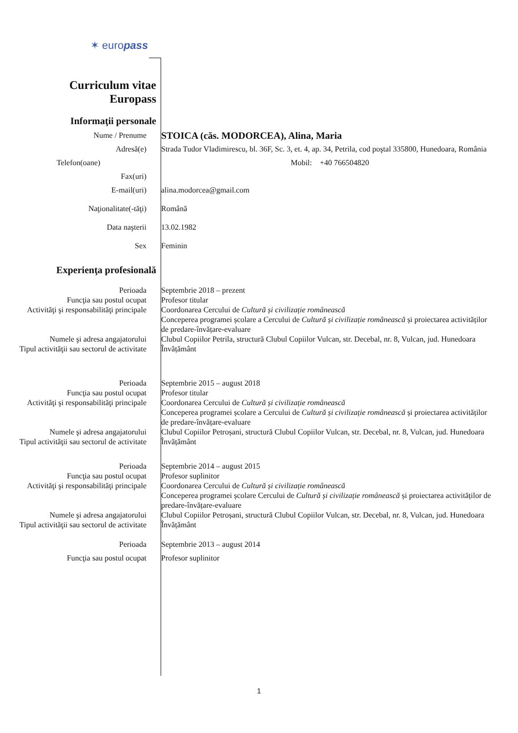✶ europass
Curriculum vitae
Europass
Informaţii personale
Nume / Prenume
STOICA (căs. MODORCEA), Alina, Maria
Adresă(e) Strada Tudor Vladimirescu, bl. 36F, Sc. 3, et. 4, ap. 34, Petrila, cod poştal 335800, Hunedoara, România
Telefon(oane) Mobil: +40 766504820
Fax(uri)
E-mail(uri) alina.modorcea@gmail.com
Naţionalitate(-tăţi) Română
Data naşterii 13.02.1982
Sex Feminin
Experienţa profesională
Perioada Septembrie 2018 – prezent
Funcţia sau postul ocupat Profesor titular
Activităţi şi responsabilităţi principale
Coordonarea Cercului de Cultură și civilizație românească
Conceperea programei școlare a Cercului de Cultură și civilizație românească și proiectarea activităților de predare-învățare-evaluare
Numele şi adresa angajatorului Clubul Copiilor Petrila, structură Clubul Copiilor Vulcan, str. Decebal, nr. 8, Vulcan, jud. Hunedoara
Tipul activităţii sau sectorul de activitate
Învățământ
Perioada Septembrie 2015 – august 2018
Funcţia sau postul ocupat Profesor titular
Activităţi şi responsabilităţi principale
Coordonarea Cercului de Cultură și civilizație românească
Conceperea programei școlare a Cercului de Cultură și civilizație românească și proiectarea activităților de predare-învățare-evaluare
Numele şi adresa angajatorului Clubul Copiilor Petroșani, structură Clubul Copiilor Vulcan, str. Decebal, nr. 8, Vulcan, jud. Hunedoara
Tipul activităţii sau sectorul de activitate
Învățământ
Perioada Septembrie 2014 – august 2015
Funcţia sau postul ocupat Profesor suplinitor
Activităţi şi responsabilităţi principale
Coordonarea Cercului de Cultură și civilizație românească
Conceperea programei școlare Cercului de Cultură și civilizație românească și proiectarea activităților de predare-învățare-evaluare
Numele şi adresa angajatorului Clubul Copiilor Petroșani, structură Clubul Copiilor Vulcan, str. Decebal, nr. 8, Vulcan, jud. Hunedoara
Tipul activităţii sau sectorul de activitate
Învățământ
Perioada Septembrie 2013 – august 2014
Funcţia sau postul ocupat Profesor suplinitor
1